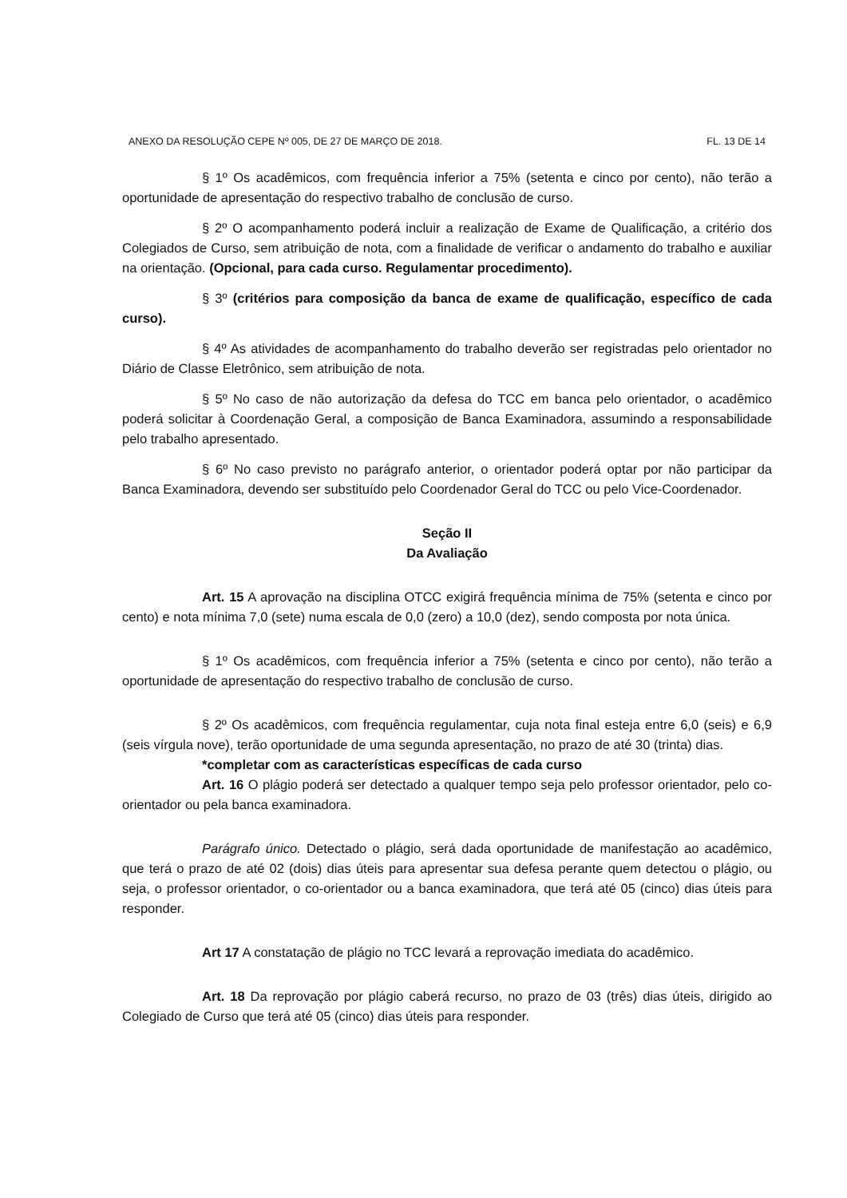ANEXO DA RESOLUÇÃO CEPE Nº 005, DE 27 DE MARÇO DE 2018. FL. 13 DE 14
§ 1º Os acadêmicos, com frequência inferior a 75% (setenta e cinco por cento), não terão a oportunidade de apresentação do respectivo trabalho de conclusão de curso.
§ 2º O acompanhamento poderá incluir a realização de Exame de Qualificação, a critério dos Colegiados de Curso, sem atribuição de nota, com a finalidade de verificar o andamento do trabalho e auxiliar na orientação. (Opcional, para cada curso. Regulamentar procedimento).
§ 3º (critérios para composição da banca de exame de qualificação, específico de cada curso).
§ 4º As atividades de acompanhamento do trabalho deverão ser registradas pelo orientador no Diário de Classe Eletrônico, sem atribuição de nota.
§ 5º No caso de não autorização da defesa do TCC em banca pelo orientador, o acadêmico poderá solicitar à Coordenação Geral, a composição de Banca Examinadora, assumindo a responsabilidade pelo trabalho apresentado.
§ 6º No caso previsto no parágrafo anterior, o orientador poderá optar por não participar da Banca Examinadora, devendo ser substituído pelo Coordenador Geral do TCC ou pelo Vice-Coordenador.
Seção II
Da Avaliação
Art. 15 A aprovação na disciplina OTCC exigirá frequência mínima de 75% (setenta e cinco por cento) e nota mínima 7,0 (sete) numa escala de 0,0 (zero) a 10,0 (dez), sendo composta por nota única.
§ 1º Os acadêmicos, com frequência inferior a 75% (setenta e cinco por cento), não terão a oportunidade de apresentação do respectivo trabalho de conclusão de curso.
§ 2º Os acadêmicos, com frequência regulamentar, cuja nota final esteja entre 6,0 (seis) e 6,9 (seis vírgula nove), terão oportunidade de uma segunda apresentação, no prazo de até 30 (trinta) dias.
*completar com as características específicas de cada curso
Art. 16 O plágio poderá ser detectado a qualquer tempo seja pelo professor orientador, pelo co-orientador ou pela banca examinadora.
Parágrafo único. Detectado o plágio, será dada oportunidade de manifestação ao acadêmico, que terá o prazo de até 02 (dois) dias úteis para apresentar sua defesa perante quem detectou o plágio, ou seja, o professor orientador, o co-orientador ou a banca examinadora, que terá até 05 (cinco) dias úteis para responder.
Art 17 A constatação de plágio no TCC levará a reprovação imediata do acadêmico.
Art. 18 Da reprovação por plágio caberá recurso, no prazo de 03 (três) dias úteis, dirigido ao Colegiado de Curso que terá até 05 (cinco) dias úteis para responder.